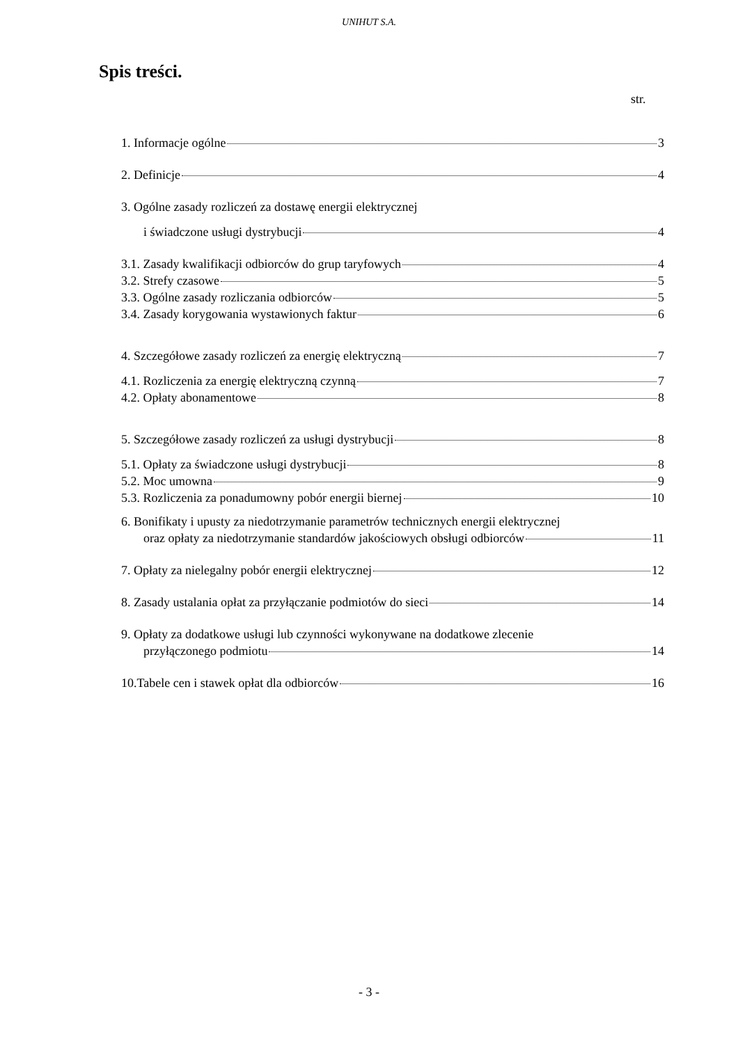UNIHUT S.A.
Spis treści.
str.
1. Informacje ogólne 3
2. Definicje 4
3. Ogólne zasady rozliczeń za dostawę energii elektrycznej
i świadczone usługi dystrybucji 4
3.1. Zasady kwalifikacji odbiorców do grup taryfowych 4
3.2. Strefy czasowe 5
3.3. Ogólne zasady rozliczania odbiorców 5
3.4. Zasady korygowania wystawionych faktur 6
4. Szczegółowe zasady rozliczeń za energię elektryczną 7
4.1. Rozliczenia za energię elektryczną czynną 7
4.2. Opłaty abonamentowe 8
5. Szczegółowe zasady rozliczeń za usługi dystrybucji 8
5.1. Opłaty za świadczone usługi dystrybucji 8
5.2. Moc umowna 9
5.3. Rozliczenia za ponadumowny pobór energii biernej 10
6. Bonifikaty i upusty za niedotrzymanie parametrów technicznych energii elektrycznej
oraz opłaty za niedotrzymanie standardów jakościowych obsługi odbiorców 11
7. Opłaty za nielegalny pobór energii elektrycznej 12
8. Zasady ustalania opłat za przyłączanie podmiotów do sieci 14
9. Opłaty za dodatkowe usługi lub czynności wykonywane na dodatkowe zlecenie
przyłączonego podmiotu 14
10.Tabele cen i stawek opłat dla odbiorców 16
- 3 -